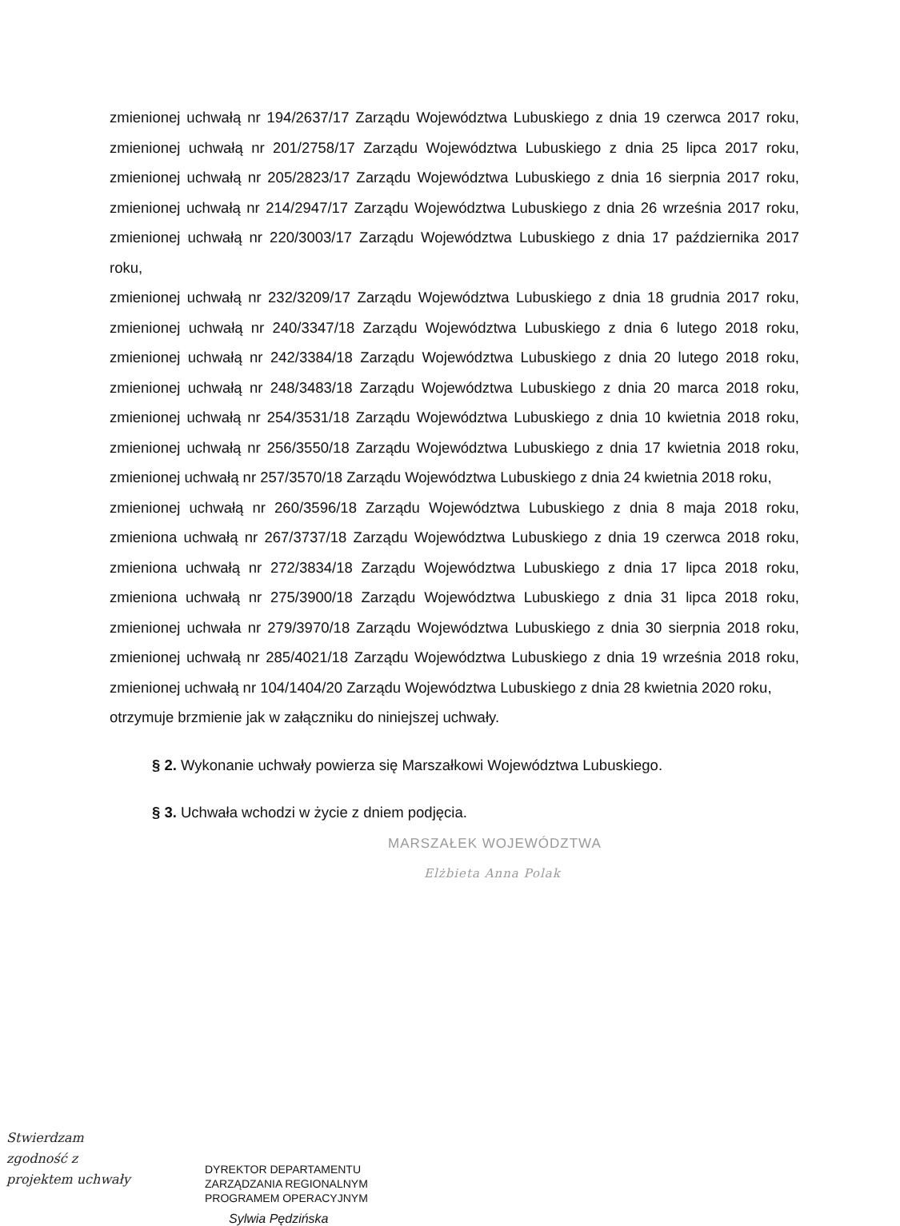zmienionej uchwałą nr 194/2637/17 Zarządu Województwa Lubuskiego z dnia 19 czerwca 2017 roku,
zmienionej uchwałą nr 201/2758/17 Zarządu Województwa Lubuskiego z dnia 25 lipca 2017 roku,
zmienionej uchwałą nr 205/2823/17 Zarządu Województwa Lubuskiego z dnia 16 sierpnia 2017 roku,
zmienionej uchwałą nr 214/2947/17 Zarządu Województwa Lubuskiego z dnia 26 września 2017 roku,
zmienionej uchwałą nr 220/3003/17 Zarządu Województwa Lubuskiego z dnia 17 października 2017 roku,
zmienionej uchwałą nr 232/3209/17 Zarządu Województwa Lubuskiego z dnia 18 grudnia 2017 roku,
zmienionej uchwałą nr 240/3347/18 Zarządu Województwa Lubuskiego z dnia 6 lutego 2018 roku,
zmienionej uchwałą nr 242/3384/18 Zarządu Województwa Lubuskiego z dnia 20 lutego 2018 roku,
zmienionej uchwałą nr 248/3483/18 Zarządu Województwa Lubuskiego z dnia 20 marca 2018 roku,
zmienionej uchwałą nr 254/3531/18 Zarządu Województwa Lubuskiego z dnia 10 kwietnia 2018 roku,
zmienionej uchwałą nr 256/3550/18 Zarządu Województwa Lubuskiego z dnia 17 kwietnia 2018 roku,
zmienionej uchwałą nr 257/3570/18 Zarządu Województwa Lubuskiego z dnia 24 kwietnia 2018 roku,
zmienionej uchwałą nr 260/3596/18 Zarządu Województwa Lubuskiego z dnia 8 maja 2018 roku,
zmieniona uchwałą nr 267/3737/18 Zarządu Województwa Lubuskiego z dnia 19 czerwca 2018 roku,
zmieniona uchwałą nr 272/3834/18 Zarządu Województwa Lubuskiego z dnia 17 lipca 2018 roku,
zmieniona uchwałą nr 275/3900/18 Zarządu Województwa Lubuskiego z dnia 31 lipca 2018 roku,
zmienionej uchwała nr 279/3970/18 Zarządu Województwa Lubuskiego z dnia 30 sierpnia 2018 roku,
zmienionej uchwałą nr 285/4021/18 Zarządu Województwa Lubuskiego z dnia 19 września 2018 roku,
zmienionej uchwałą nr 104/1404/20 Zarządu Województwa Lubuskiego z dnia 28 kwietnia 2020 roku,
otrzymuje brzmienie jak w załączniku do niniejszej uchwały.
§ 2. Wykonanie uchwały powierza się Marszałkowi Województwa Lubuskiego.
§ 3. Uchwała wchodzi w życie z dniem podjęcia.
MARSZAŁEK WOJEWÓDZTWA
Elżbieta Anna Polak
Stwierdzam
zgodność z
projektem uchwały
DYREKTOR DEPARTAMENTU
ZARZĄDZANIA REGIONALNYM
PROGRAMEM OPERACYJNYM
Sylwia Pędzińska